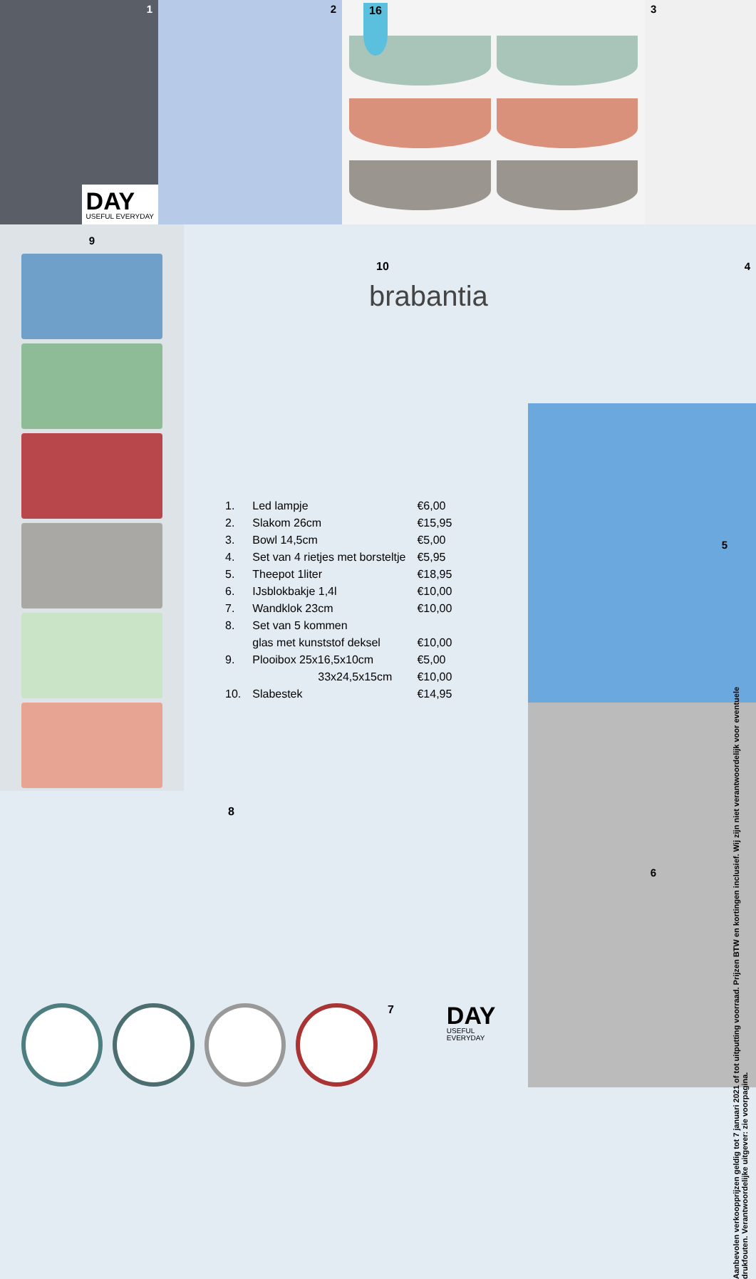1
DAY
USEFUL EVERYDAY
2
16
3
9
10
brabantia
| 1. | Led lampje | €6,00 |
| 2. | Slakom 26cm | €15,95 |
| 3. | Bowl 14,5cm | €5,00 |
| 4. | Set van 4 rietjes met borsteltje | €5,95 |
| 5. | Theepot 1liter | €18,95 |
| 6. | IJsblokbakje 1,4l | €10,00 |
| 7. | Wandklok 23cm | €10,00 |
| 8. | Set van 5 kommen | |
| | glas met kunststof deksel | €10,00 |
| 9. | Plooibox 25x16,5x10cm | €5,00 |
| | 33x24,5x15cm | €10,00 |
| 10. | Slabestek | €14,95 |
4
5
6
Aanbevolen verkoopprijzen geldig tot 7 januari 2021 of tot uitputting voorraad. Prijzen BTW en kortingen inclusief. Wij zijn niet verantwoordelijk voor eventuele drukfouten. Verantwoordelijke uitgever: zie voorpagina.
8
7
DAY
USEFUL EVERYDAY